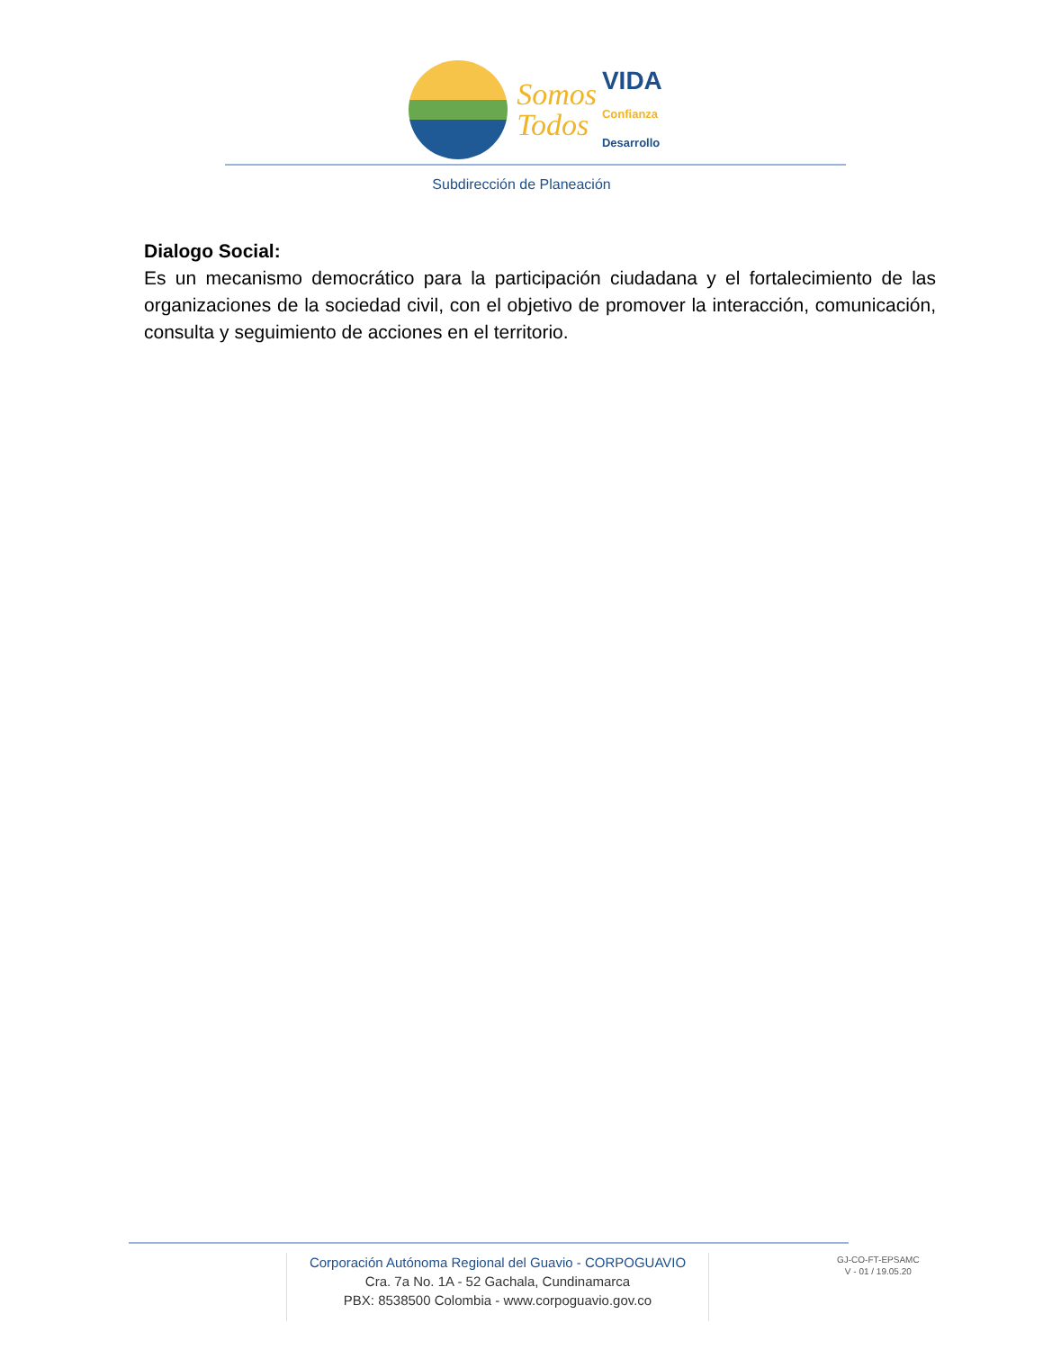Somos
Todos
VIDA
Confianza
Desarrollo
Subdirección de Planeación
Dialogo Social:
Es un mecanismo democrático para la participación ciudadana y el fortalecimiento de las organizaciones de la sociedad civil, con el objetivo de promover la interacción, comunicación, consulta y seguimiento de acciones en el territorio.
Corporación Autónoma Regional del Guavio - CORPOGUAVIO
Cra. 7a No. 1A - 52 Gachala, Cundinamarca
PBX: 8538500 Colombia - www.corpoguavio.gov.co
GJ-CO-FT-EPSAMC
V - 01 / 19.05.20